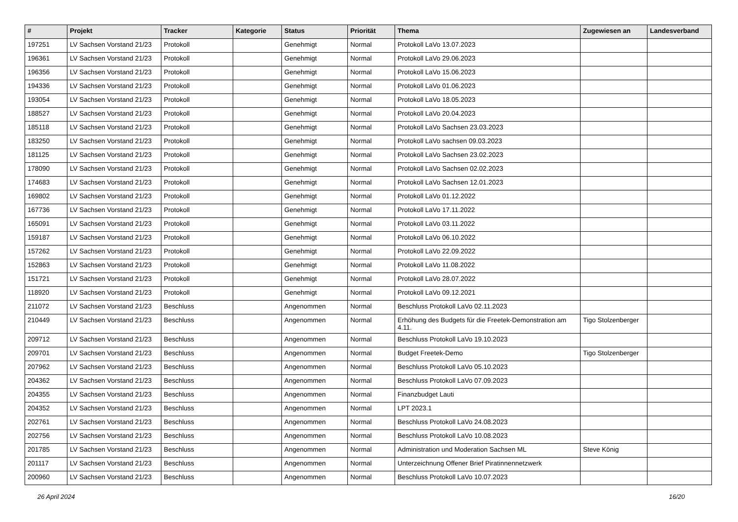| # | Projekt | Tracker | Kategorie | Status | Priorität | Thema | Zugewiesen an | Landesverband |
| --- | --- | --- | --- | --- | --- | --- | --- | --- |
| 197251 | LV Sachsen Vorstand 21/23 | Protokoll | | Genehmigt | Normal | Protokoll LaVo 13.07.2023 | | |
| 196361 | LV Sachsen Vorstand 21/23 | Protokoll | | Genehmigt | Normal | Protokoll LaVo 29.06.2023 | | |
| 196356 | LV Sachsen Vorstand 21/23 | Protokoll | | Genehmigt | Normal | Protokoll LaVo 15.06.2023 | | |
| 194336 | LV Sachsen Vorstand 21/23 | Protokoll | | Genehmigt | Normal | Protokoll LaVo 01.06.2023 | | |
| 193054 | LV Sachsen Vorstand 21/23 | Protokoll | | Genehmigt | Normal | Protokoll LaVo 18.05.2023 | | |
| 188527 | LV Sachsen Vorstand 21/23 | Protokoll | | Genehmigt | Normal | Protokoll LaVo 20.04.2023 | | |
| 185118 | LV Sachsen Vorstand 21/23 | Protokoll | | Genehmigt | Normal | Protokoll LaVo Sachsen 23.03.2023 | | |
| 183250 | LV Sachsen Vorstand 21/23 | Protokoll | | Genehmigt | Normal | Protokoll LaVo sachsen 09.03.2023 | | |
| 181125 | LV Sachsen Vorstand 21/23 | Protokoll | | Genehmigt | Normal | Protokoll LaVo Sachsen 23.02.2023 | | |
| 178090 | LV Sachsen Vorstand 21/23 | Protokoll | | Genehmigt | Normal | Protokoll LaVo Sachsen 02.02.2023 | | |
| 174683 | LV Sachsen Vorstand 21/23 | Protokoll | | Genehmigt | Normal | Protokoll LaVo Sachsen 12.01.2023 | | |
| 169802 | LV Sachsen Vorstand 21/23 | Protokoll | | Genehmigt | Normal | Protokoll LaVo 01.12.2022 | | |
| 167736 | LV Sachsen Vorstand 21/23 | Protokoll | | Genehmigt | Normal | Protokoll LaVo 17.11.2022 | | |
| 165091 | LV Sachsen Vorstand 21/23 | Protokoll | | Genehmigt | Normal | Protokoll LaVo 03.11.2022 | | |
| 159187 | LV Sachsen Vorstand 21/23 | Protokoll | | Genehmigt | Normal | Protokoll LaVo 06.10.2022 | | |
| 157262 | LV Sachsen Vorstand 21/23 | Protokoll | | Genehmigt | Normal | Protokoll LaVo 22.09.2022 | | |
| 152863 | LV Sachsen Vorstand 21/23 | Protokoll | | Genehmigt | Normal | Protokoll LaVo 11.08.2022 | | |
| 151721 | LV Sachsen Vorstand 21/23 | Protokoll | | Genehmigt | Normal | Protokoll LaVo 28.07.2022 | | |
| 118920 | LV Sachsen Vorstand 21/23 | Protokoll | | Genehmigt | Normal | Protokoll LaVo 09.12.2021 | | |
| 211072 | LV Sachsen Vorstand 21/23 | Beschluss | | Angenommen | Normal | Beschluss Protokoll LaVo 02.11.2023 | | |
| 210449 | LV Sachsen Vorstand 21/23 | Beschluss | | Angenommen | Normal | Erhöhung des Budgets für die Freetek-Demonstration am 4.11. | Tigo Stolzenberger | |
| 209712 | LV Sachsen Vorstand 21/23 | Beschluss | | Angenommen | Normal | Beschluss Protokoll LaVo 19.10.2023 | | |
| 209701 | LV Sachsen Vorstand 21/23 | Beschluss | | Angenommen | Normal | Budget Freetek-Demo | Tigo Stolzenberger | |
| 207962 | LV Sachsen Vorstand 21/23 | Beschluss | | Angenommen | Normal | Beschluss Protokoll LaVo 05.10.2023 | | |
| 204362 | LV Sachsen Vorstand 21/23 | Beschluss | | Angenommen | Normal | Beschluss Protokoll LaVo 07.09.2023 | | |
| 204355 | LV Sachsen Vorstand 21/23 | Beschluss | | Angenommen | Normal | Finanzbudget Lauti | | |
| 204352 | LV Sachsen Vorstand 21/23 | Beschluss | | Angenommen | Normal | LPT 2023.1 | | |
| 202761 | LV Sachsen Vorstand 21/23 | Beschluss | | Angenommen | Normal | Beschluss Protokoll LaVo 24.08.2023 | | |
| 202756 | LV Sachsen Vorstand 21/23 | Beschluss | | Angenommen | Normal | Beschluss Protokoll LaVo 10.08.2023 | | |
| 201785 | LV Sachsen Vorstand 21/23 | Beschluss | | Angenommen | Normal | Administration und Moderation Sachsen ML | Steve König | |
| 201117 | LV Sachsen Vorstand 21/23 | Beschluss | | Angenommen | Normal | Unterzeichnung Offener Brief Piratinnennetzwerk | | |
| 200960 | LV Sachsen Vorstand 21/23 | Beschluss | | Angenommen | Normal | Beschluss Protokoll LaVo 10.07.2023 | | |
26 April 2024 16/20